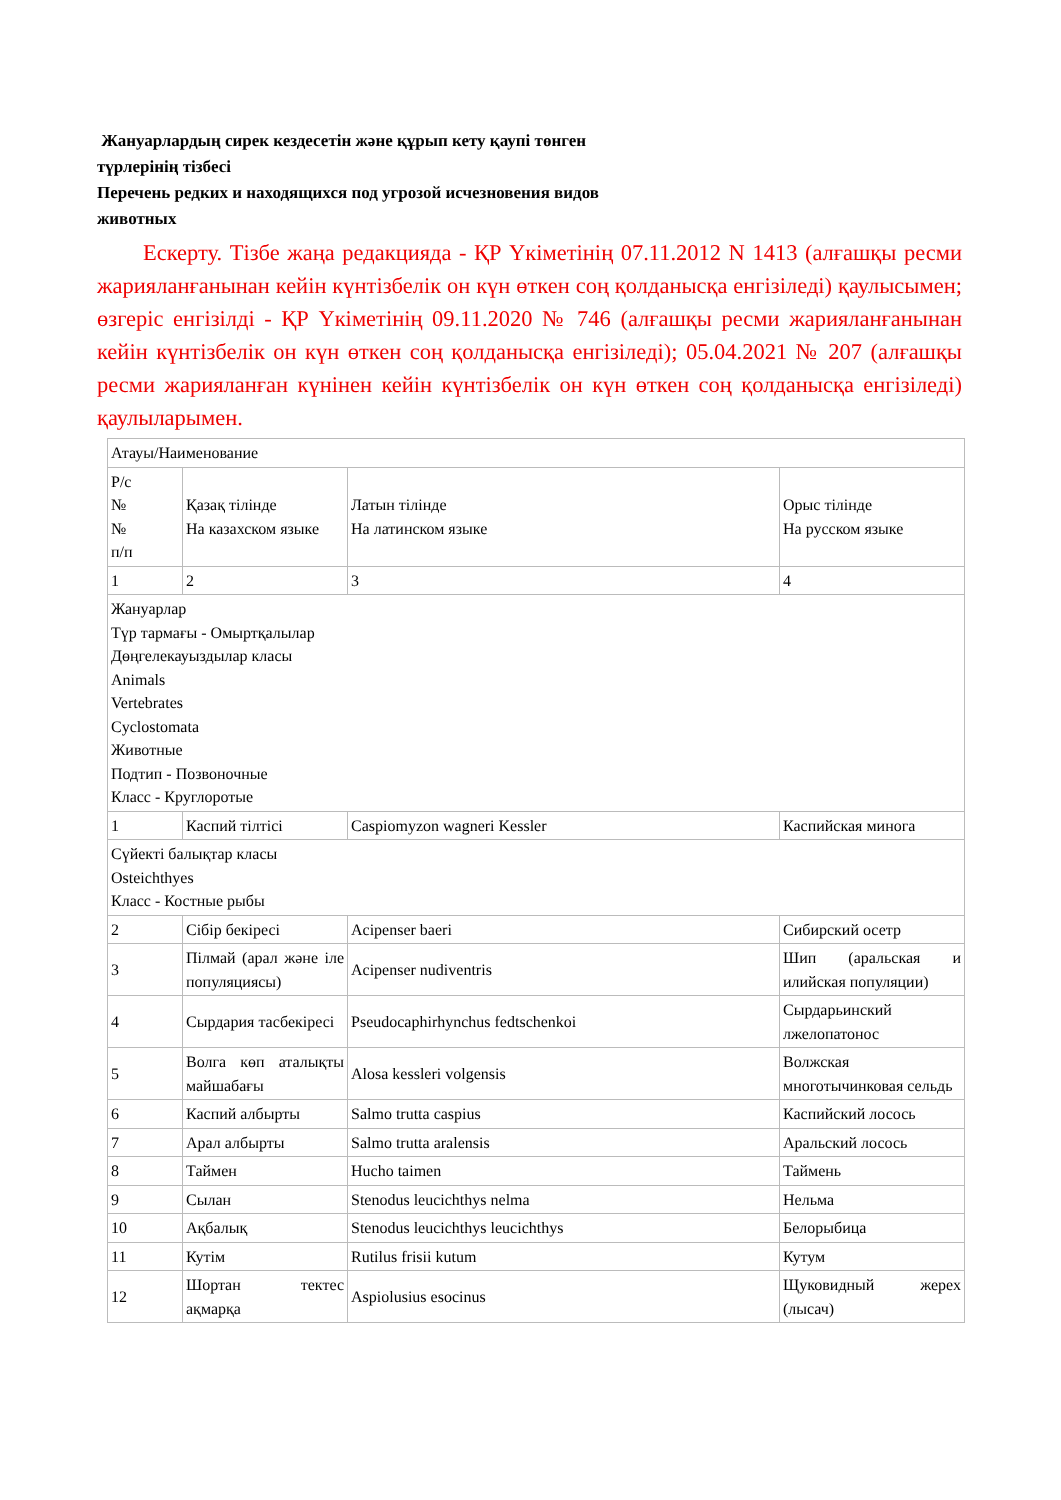Жануарлардың сирек кездесетін және құрып кету қаупі төнген
түрлерінің тізбесі
Перечень редких и находящихся под угрозой исчезновения видов
животных
Ескерту. Тізбе жаңа редакцияда - ҚР Үкіметінің 07.11.2012 N 1413 (алғашқы ресми жарияланғанынан кейін күнтізбелік он күн өткен соң қолданысқа енгізіледі) қаулысымен; өзгеріс енгізілді - ҚР Үкіметінің 09.11.2020 № 746 (алғашқы ресми жарияланғанынан кейін күнтізбелік он күн өткен соң қолданысқа енгізіледі); 05.04.2021 № 207 (алғашқы ресми жарияланған күнінен кейін күнтізбелік он күн өткен соң қолданысқа енгізіледі) қаулыларымен.
| Атауы/Наименование | | | |
| Р/с № № п/п | Қазақ тілінде На казахском языке | Латын тілінде На латинском языке | Орыс тілінде На русском языке |
| 1 | 2 | 3 | 4 |
| Жануарлар Түр тармағы - Омыртқалылар Дөңгелекауыздылар класы Animals Vertebrates Cyclostomata Животные Подтип - Позвоночные Класс - Круглоротые | | | |
| 1 | Каспий тілтісі | Caspiomyzon wagneri Kessler | Каспийская минога |
| Сүйекті балықтар класы Osteichthyes Класс - Костные рыбы | | | |
| 2 | Сібір бекіресі | Acipenser baeri | Сибирский осетр |
| 3 | Пілмай (арал және іле популяциясы) | Acipenser nudiventris | Шип (аральская и илийская популяции) |
| 4 | Сырдария тасбекіресі | Pseudocaphirhynchus fedtschenkoi | Сырдарьинский лжелопатонос |
| 5 | Волга көп аталықты майшабағы | Alosa kessleri volgensis | Волжская многотычинковая сельдь |
| 6 | Каспий албырты | Salmo trutta caspius | Каспийский лосось |
| 7 | Арал албырты | Salmo trutta aralensis | Аральский лосось |
| 8 | Таймен | Hucho taimen | Таймень |
| 9 | Сылан | Stenodus leucichthys nelma | Нельма |
| 10 | Ақбалық | Stenodus leucichthys leucichthys | Белорыбица |
| 11 | Кутім | Rutilus frisii kutum | Кутум |
| 12 | Шортан тектес ақмарқа | Aspiolusius esocinus | Щуковидный жерех (лысач) |